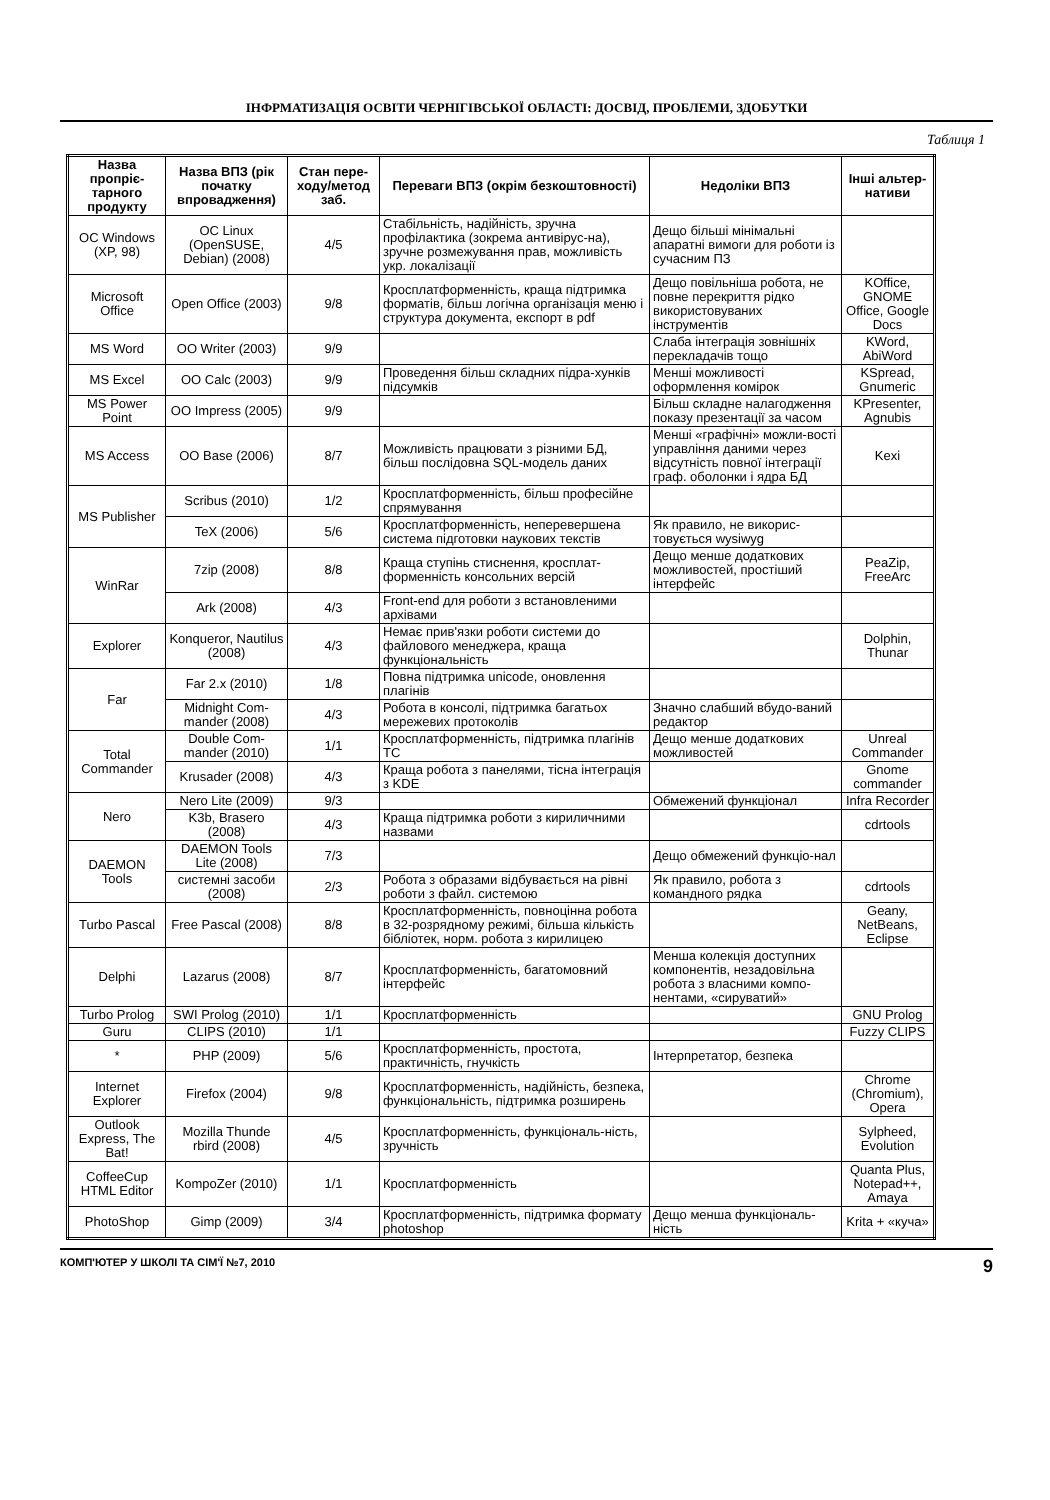ІНФРМАТИЗАЦІЯ ОСВІТИ ЧЕРНІГІВСЬКОЇ ОБЛАСТІ: ДОСВІД, ПРОБЛЕМИ, ЗДОБУТКИ
Таблиця 1
| Назва пропріє-тарного продукту | Назва ВПЗ (рік початку впровадження) | Стан пере-ходу/метод заб. | Переваги ВПЗ (окрім безкоштовності) | Недоліки ВПЗ | Інші альтер-нативи |
| --- | --- | --- | --- | --- | --- |
| ОС Windows (XP, 98) | ОС Linux (OpenSUSE, Debian) (2008) | 4/5 | Стабільність, надійність, зручна профілактика (зокрема антивірус-на), зручне розмежування прав, можливість укр. локалізації | Дещо більші мінімальні апаратні вимоги для роботи із сучасним ПЗ | |
| Microsoft Office | Open Office (2003) | 9/8 | Кросплатформенність, краща підтримка форматів, більш логічна організація меню і структура документа, експорт в pdf | Дещо повільніша робота, не повне перекриття рідко використовуваних інструментів | KOffice, GNOME Office, Google Docs |
| MS Word | OO Writer (2003) | 9/9 | | Слаба інтеграція зовнішніх перекладачів тощо | KWord, AbiWord |
| MS Excel | OO Calc (2003) | 9/9 | Проведення більш складних підра-хунків підсумків | Менші можливості оформлення комірок | KSpread, Gnumeric |
| MS Power Point | OO Impress (2005) | 9/9 | | Більш складне налагодження показу презентації за часом | KPresenter, Agnubis |
| MS Access | OO Base (2006) | 8/7 | Можливість працювати з різними БД, більш послідовна SQL-модель даних | Менші «графічні» можли-вості управління даними через відсутність повної інтеграції граф. оболонки і ядра БД | Kexi |
| MS Publisher | Scribus (2010) | 1/2 | Кросплатформенність, більш професійне спрямування | | |
| | TeX (2006) | 5/6 | Кросплатформенність, неперевершена система підготовки наукових текстів | Як правило, не викорис-товується wysiwyg | |
| WinRar | 7zip (2008) | 8/8 | Краща ступінь стиснення, кросплат-форменність консольних версій | Дещо менше додаткових можливостей, простіший інтерфейс | PeaZip, FreeArc |
| | Ark (2008) | 4/3 | Front-end для роботи з встановленими архівами | | |
| Explorer | Konqueror, Nautilus (2008) | 4/3 | Немає прив'язки роботи системи до файлового менеджера, краща функціональність | | Dolphin, Thunar |
| Far | Far 2.x (2010) | 1/8 | Повна підтримка unicode, оновлення плагінів | | |
| | Midnight Com-mander (2008) | 4/3 | Робота в консолі, підтримка багатьох мережевих протоколів | Значно слабший вбудо-ваний редактор | |
| Total Commander | Double Com-mander (2010) | 1/1 | Кросплатформенність, підтримка плагінів TC | Дещо менше додаткових можливостей | Unreal Commander |
| | Krusader (2008) | 4/3 | Краща робота з панелями, тісна інтеграція з KDE | | Gnome commander |
| Nero | Nero Lite (2009) | 9/3 | | Обмежений функціонал | Infra Recorder |
| | K3b, Brasero (2008) | 4/3 | Краща підтримка роботи з кириличними назвами | | cdrtools |
| DAEMON Tools | DAEMON Tools Lite (2008) | 7/3 | | Дещо обмежений функціо-нал | |
| | системні засоби (2008) | 2/3 | Робота з образами відбувається на рівні роботи з файл. системою | Як правило, робота з командного рядка | cdrtools |
| Turbo Pascal | Free Pascal (2008) | 8/8 | Кросплатформенність, повноцінна робота в 32-розрядному режимі, більша кількість бібліотек, норм. робота з кирилицею | | Geany, NetBeans, Eclipse |
| Delphi | Lazarus (2008) | 8/7 | Кросплатформенність, багатомовний інтерфейс | Менша колекція доступних компонентів, незадовільна робота з власними компо-нентами, «сируватий» | |
| Turbo Prolog | SWI Prolog (2010) | 1/1 | Кросплатформенність | | GNU Prolog |
| Guru | CLIPS (2010) | 1/1 | | | Fuzzy CLIPS |
| * | PHP (2009) | 5/6 | Кросплатформенність, простота, практичність, гнучкість | Інтерпретатор, безпека | |
| Internet Explorer | Firefox (2004) | 9/8 | Кросплатформенність, надійність, безпека, функціональність, підтримка розширень | | Chrome (Chromium), Opera |
| Outlook Express, The Bat! | Mozilla Thunde rbird (2008) | 4/5 | Кросплатформенність, функціональ-ність, зручність | | Sylpheed, Evolution |
| CoffeeCup HTML Editor | KompoZer (2010) | 1/1 | Кросплатформенність | | Quanta Plus, Notepad++, Amaya |
| PhotoShop | Gimp (2009) | 3/4 | Кросплатформенність, підтримка формату photoshop | Дещо менша функціональ-ність | Krita + «куча» |
КОМП'ЮТЕР У ШКОЛІ ТА СІМ'Ї №7, 2010 9